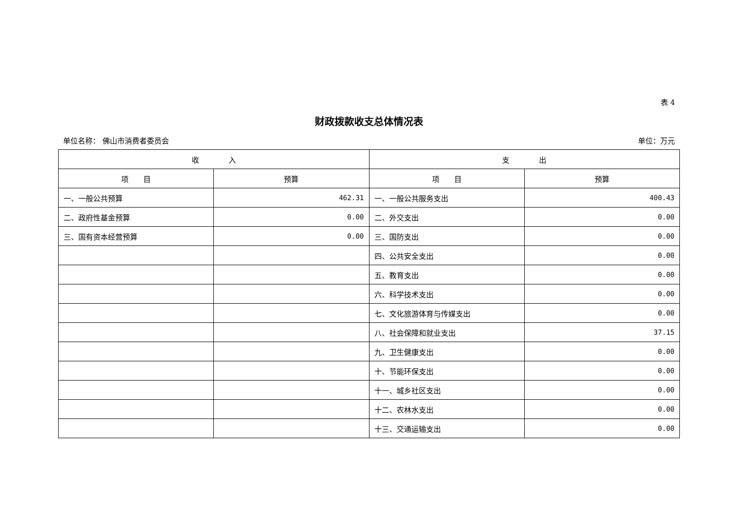表 4
财政拨款收支总体情况表
单位名称： 佛山市消费者委员会 单位：万元
| 收 入 | | 支 出 | |
| --- | --- | --- | --- |
| 项 目 | 预算 | 项 目 | 预算 |
| 一、一般公共预算 | 462.31 | 一、一般公共服务支出 | 400.43 |
| 二、政府性基金预算 | 0.00 | 二、外交支出 | 0.00 |
| 三、国有资本经营预算 | 0.00 | 三、国防支出 | 0.00 |
| | | 四、公共安全支出 | 0.00 |
| | | 五、教育支出 | 0.00 |
| | | 六、科学技术支出 | 0.00 |
| | | 七、文化旅游体育与传媒支出 | 0.00 |
| | | 八、社会保障和就业支出 | 37.15 |
| | | 九、卫生健康支出 | 0.00 |
| | | 十、节能环保支出 | 0.00 |
| | | 十一、城乡社区支出 | 0.00 |
| | | 十二、农林水支出 | 0.00 |
| | | 十三、交通运输支出 | 0.00 |